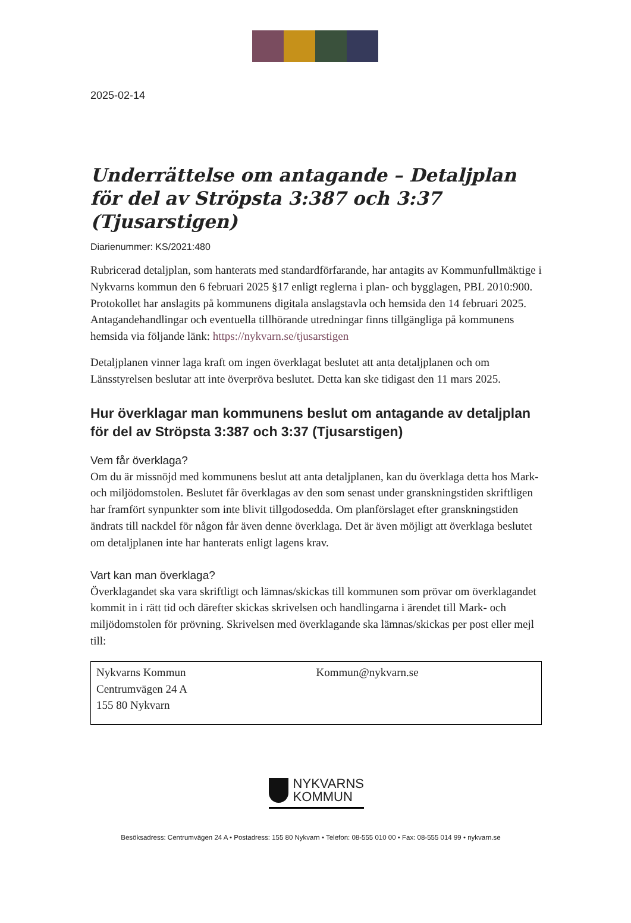2025-02-14
Underrättelse om antagande – Detaljplan för del av Ströpsta 3:387 och 3:37 (Tjusarstigen)
Diarienummer: KS/2021:480
Rubricerad detaljplan, som hanterats med standardförfarande, har antagits av Kommunfullmäktige i Nykvarns kommun den 6 februari 2025 §17 enligt reglerna i plan- och bygglagen, PBL 2010:900. Protokollet har anslagits på kommunens digitala anslagstavla och hemsida den 14 februari 2025. Antagandehandlingar och eventuella tillhörande utredningar finns tillgängliga på kommunens hemsida via följande länk: https://nykvarn.se/tjusarstigen
Detaljplanen vinner laga kraft om ingen överklagat beslutet att anta detaljplanen och om Länsstyrelsen beslutar att inte överpröva beslutet. Detta kan ske tidigast den 11 mars 2025.
Hur överklagar man kommunens beslut om antagande av detaljplan för del av Ströpsta 3:387 och 3:37 (Tjusarstigen)
Vem får överklaga?
Om du är missnöjd med kommunens beslut att anta detaljplanen, kan du överklaga detta hos Mark- och miljödomstolen. Beslutet får överklagas av den som senast under granskningstiden skriftligen har framfört synpunkter som inte blivit tillgodosedda. Om planförslaget efter granskningstiden ändrats till nackdel för någon får även denne överklaga. Det är även möjligt att överklaga beslutet om detaljplanen inte har hanterats enligt lagens krav.
Vart kan man överklaga?
Överklagandet ska vara skriftligt och lämnas/skickas till kommunen som prövar om överklagandet kommit in i rätt tid och därefter skickas skrivelsen och handlingarna i ärendet till Mark- och miljödomstolen för prövning. Skrivelsen med överklagande ska lämnas/skickas per post eller mejl till:
Nykvarns Kommun
Centrumvägen 24 A
155 80 Nykvarn
Kommun@nykvarn.se
NYKVARNS
KOMMUN
Besöksadress: Centrumvägen 24 A • Postadress: 155 80 Nykvarn • Telefon: 08-555 010 00 • Fax: 08-555 014 99 • nykvarn.se